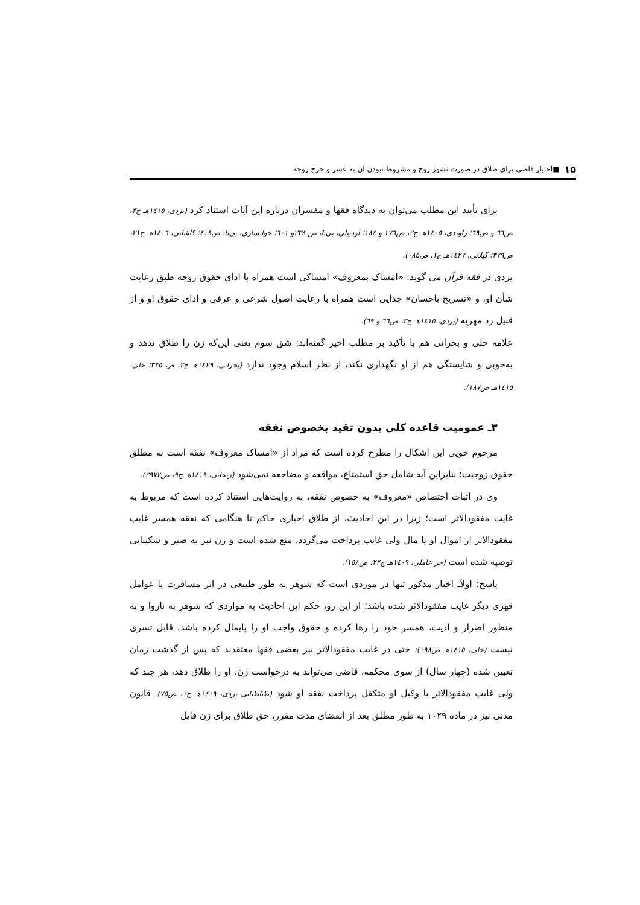۱۵ ■ اختیار قاضی برای طلاق در صورت نشوز زوج و مشروط نبودن آن به عسر و حرج زوجه
برای تأیید این مطلب می‌توان به دیدگاه فقها و مفسران درباره این آیات استناد کرد (یزدی، ۱٤۱٥هـ ج۳، ص٦٦ و ص٦۹؛ راوندی، ۱٤۰٥هـ ج۲، ص۱۷٦ و ۱۸٤؛ اردبیلی، بی‌تا، ص ۳۳۸و ٦۰۱؛ خوانساری، بی‌تا، ص٤۱۹؛ کاشانی، ۱٤۰٦هـ ج۲۱، ص۳۷۹؛ گیلانی، ۱٤۲۷هـ ج۱، ص۰۸٥).
یزدی در فقه قرآن می گوید: «امساک بمعروف» امساکی است همراه با ادای حقوق زوجه طبق رعایت شأن او، و «تسریح باحسان» جدایی است همراه با رعایت اصول شرعی و عرفی و ادای حقوق او و از قبیل رد مهریه (یزدی، ۱٤۱٥هـ ج۳، ص٦٦ و ٦۹).
علامه حلی و بحرانی هم با تأکید بر مطلب اخیر گفته‌اند: شق سوم یعنی این‌که زن را طلاق ندهد و به‌خوبی و شایستگی هم از او نگهداری نکند، از نظر اسلام وجود ندارد (بحرانی، ۱٤۲۹هـ ج۲، ص ۳۳٥؛ حلی، ۱٤۱٥هـ ص۱۸۷).
۳ـ عمومیت قاعده کلی بدون تقید بخصوص نفقه
مرحوم خویی این اشکال را مطرح کرده است که مراد از «امساک معروف» نفقه است نه مطلق حقوق زوجیت؛ بنابراین آیه شامل حق استمتاع، مواقعه و مضاجعه نمی‌شود (زنجانی، ۱٤۱۹هـ ج۹، ص۲۹۷۲).
وی در اثبات اختصاص «معروف» به خصوص نفقه، به روایت‌هایی استناد کرده است که مربوط به غایب مفقودالاثر است؛ زیرا در این احادیث، از طلاق اجباری حاکم تا هنگامی که نفقه همسر غایب مفقودالاثر از اموال او یا مال ولی غایب پرداخت می‌گردد، منع شده است و زن نیز به صبر و شکیبایی توصیه شده است (حر عاملی، ۱٤۰۹هـ ج۲۲، ص۱٥۸).
پاسخ: اولاًـ اخبار مذکور تنها در موردی است که شوهر به طور طبیعی در اثر مسافرت یا عوامل قهری دیگر غایب مفقودالاثر شده باشد؛ از این رو، حکم این احادیث به مواردی که شوهر به ناروا و به منظور اضرار و اذیت، همسر خود را رها کرده و حقوق واجب او را پایمال کرده باشد، قابل تسری نیست (حلی، ۱٤۱٥هـ ص۱۹۸)؛ حتی در غایب مفقودالاثر نیز بعضی فقها معتقدند که پس از گذشت زمان تعیین شده (چهار سال) از سوی محکمه، قاضی می‌تواند به درخواست زن، او را طلاق دهد، هر چند که ولی غایب مفقودالاثر یا وکیل او متکفل پرداخت نفقه او شود (طباطبایی یزدی، ۱٤۱۹هـ ج۱، ص۷٥). قانون مدنی نیز در ماده ۱۰۲۹ به طور مطلق بعد از انقضای مدت مقرر، حق طلاق برای زن قایل